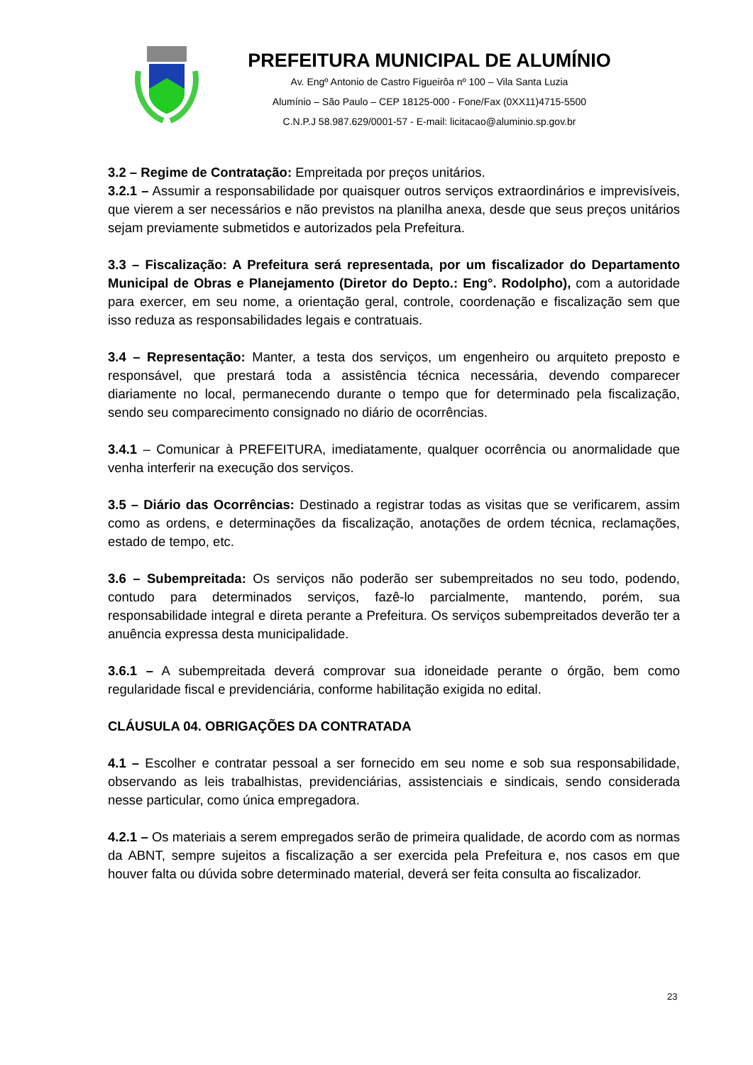PREFEITURA MUNICIPAL DE ALUMÍNIO
Av. Engº Antonio de Castro Figueirôa nº 100 – Vila Santa Luzia
Alumínio – São Paulo – CEP 18125-000 - Fone/Fax (0XX11)4715-5500
C.N.P.J 58.987.629/0001-57 - E-mail: licitacao@aluminio.sp.gov.br
3.2 – Regime de Contratação: Empreitada por preços unitários.
3.2.1 – Assumir a responsabilidade por quaisquer outros serviços extraordinários e imprevisíveis, que vierem a ser necessários e não previstos na planilha anexa, desde que seus preços unitários sejam previamente submetidos e autorizados pela Prefeitura.
3.3 – Fiscalização: A Prefeitura será representada, por um fiscalizador do Departamento Municipal de Obras e Planejamento (Diretor do Depto.: Eng°. Rodolpho), com a autoridade para exercer, em seu nome, a orientação geral, controle, coordenação e fiscalização sem que isso reduza as responsabilidades legais e contratuais.
3.4 – Representação: Manter, a testa dos serviços, um engenheiro ou arquiteto preposto e responsável, que prestará toda a assistência técnica necessária, devendo comparecer diariamente no local, permanecendo durante o tempo que for determinado pela fiscalização, sendo seu comparecimento consignado no diário de ocorrências.
3.4.1 – Comunicar à PREFEITURA, imediatamente, qualquer ocorrência ou anormalidade que venha interferir na execução dos serviços.
3.5 – Diário das Ocorrências: Destinado a registrar todas as visitas que se verificarem, assim como as ordens, e determinações da fiscalização, anotações de ordem técnica, reclamações, estado de tempo, etc.
3.6 – Subempreitada: Os serviços não poderão ser subempreitados no seu todo, podendo, contudo para determinados serviços, fazê-lo parcialmente, mantendo, porém, sua responsabilidade integral e direta perante a Prefeitura. Os serviços subempreitados deverão ter a anuência expressa desta municipalidade.
3.6.1 – A subempreitada deverá comprovar sua idoneidade perante o órgão, bem como regularidade fiscal e previdenciária, conforme habilitação exigida no edital.
CLÁUSULA 04. OBRIGAÇÕES DA CONTRATADA
4.1 – Escolher e contratar pessoal a ser fornecido em seu nome e sob sua responsabilidade, observando as leis trabalhistas, previdenciárias, assistenciais e sindicais, sendo considerada nesse particular, como única empregadora.
4.2.1 – Os materiais a serem empregados serão de primeira qualidade, de acordo com as normas da ABNT, sempre sujeitos a fiscalização a ser exercida pela Prefeitura e, nos casos em que houver falta ou dúvida sobre determinado material, deverá ser feita consulta ao fiscalizador.
23